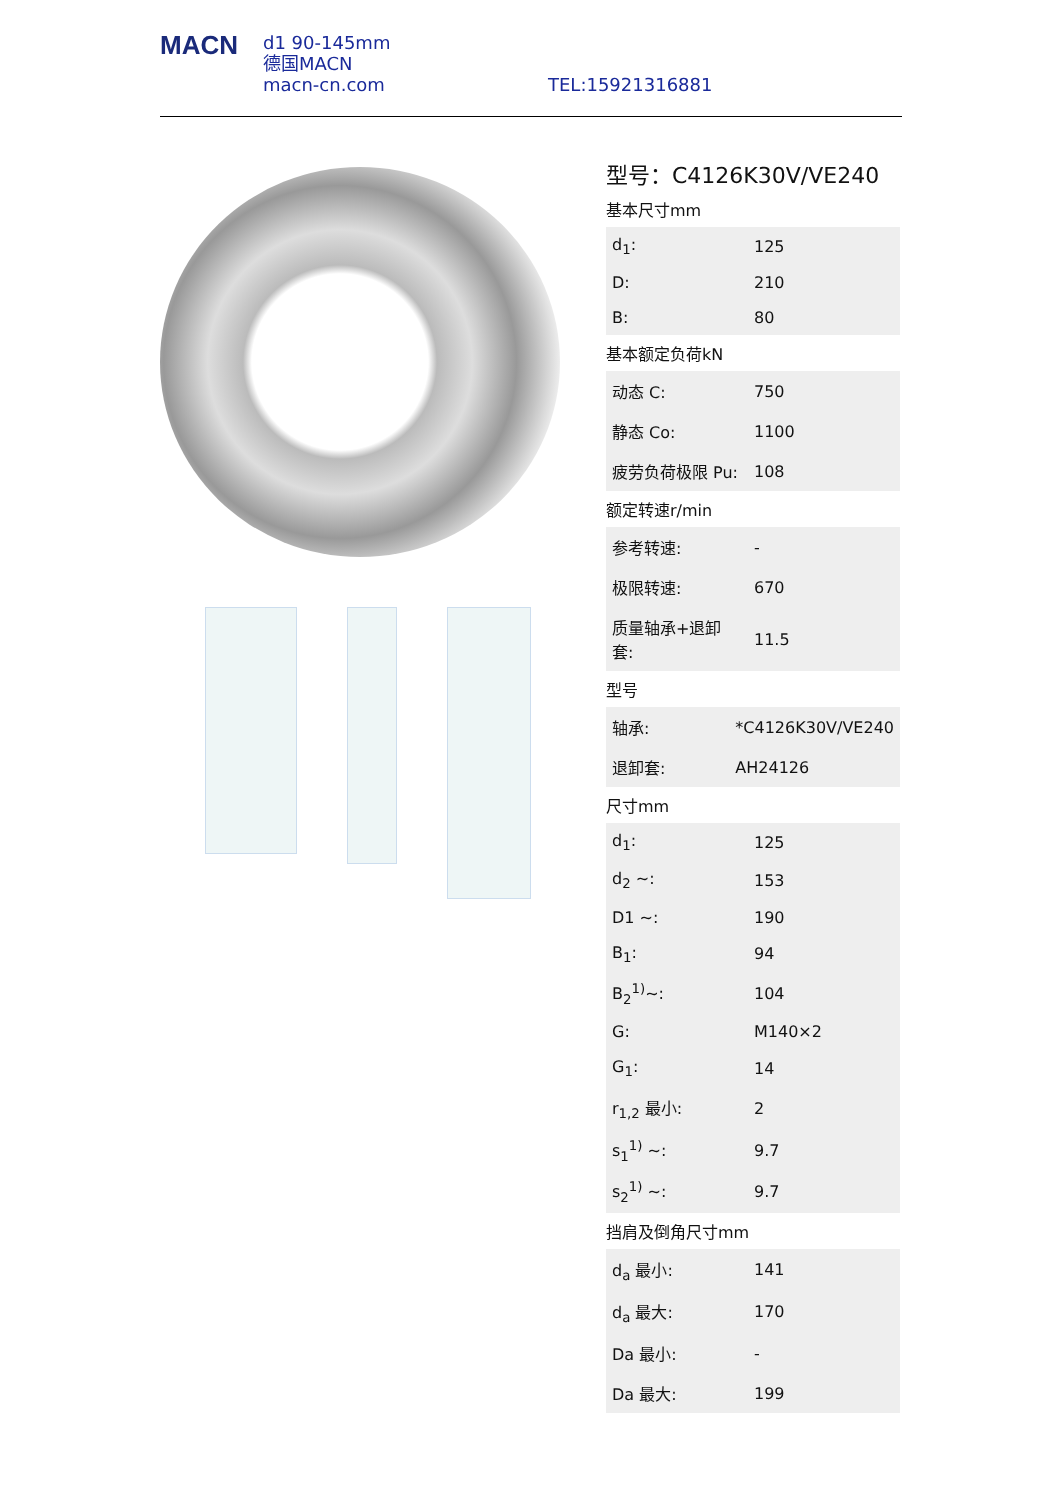MACN
d1 90-145mm
德国MACN
macn-cn.com
TEL:15921316881
型号：C4126K30V/VE240
基本尺寸mm
| d<sub>1</sub>: | 125 |
| D: | 210 |
| B: | 80 |
基本额定负荷kN
| 动态 C: | 750 |
| 静态 Co: | 1100 |
| 疲劳负荷极限 Pu: | 108 |
额定转速r/min
| 参考转速: | - |
| 极限转速: | 670 |
| 质量轴承+退卸套: | 11.5 |
型号
| 轴承: | *C4126K30V/VE240 |
| 退卸套: | AH24126 |
尺寸mm
| d<sub>1</sub>: | 125 |
| d<sub>2</sub> ~: | 153 |
| D1 ~: | 190 |
| B<sub>1</sub>: | 94 |
| B<sub>2</sub><sup>1)</sup>~: | 104 |
| G: | M140×2 |
| G<sub>1</sub>: | 14 |
| r<sub>1,2</sub> 最小: | 2 |
| s<sub>1</sub><sup>1)</sup> ~: | 9.7 |
| s<sub>2</sub><sup>1)</sup> ~: | 9.7 |
挡肩及倒角尺寸mm
| d<sub>a</sub> 最小: | 141 |
| d<sub>a</sub> 最大: | 170 |
| Da 最小: | - |
| Da 最大: | 199 |